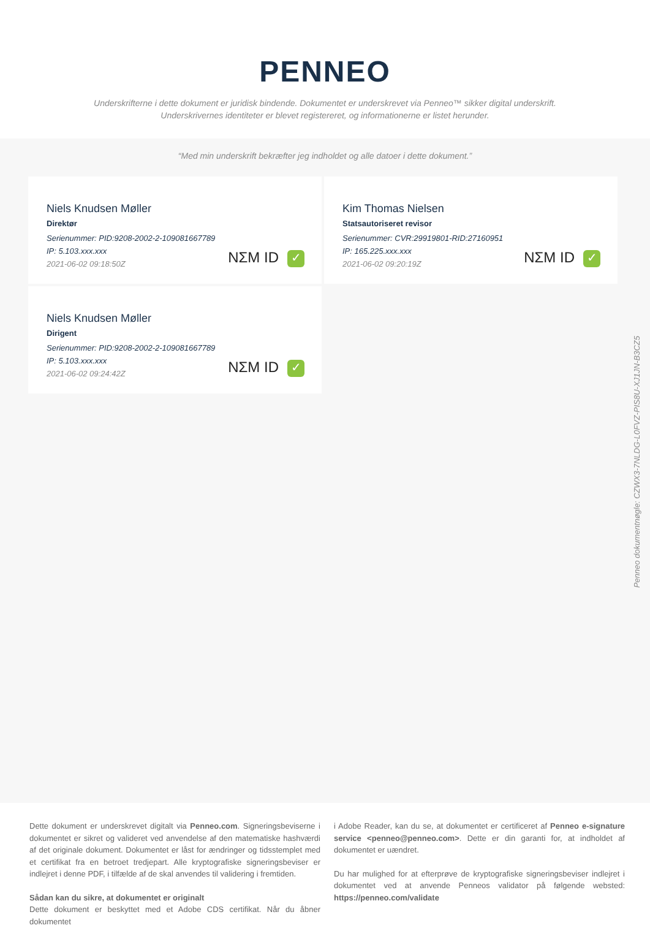PENNEO
Underskrifterne i dette dokument er juridisk bindende. Dokumentet er underskrevet via Penneo™ sikker digital underskrift.
Underskrivernes identiteter er blevet registereret, og informationerne er listet herunder.
“Med min underskrift bekræfter jeg indholdet og alle datoer i dette dokument.”
Niels Knudsen Møller
Direktør
Serienummer: PID:9208-2002-2-109081667789
IP: 5.103.xxx.xxx
2021-06-02 09:18:50Z
NΣM ID ✓
Kim Thomas Nielsen
Statsautoriseret revisor
Serienummer: CVR:29919801-RID:27160951
IP: 165.225.xxx.xxx
2021-06-02 09:20:19Z
NΣM ID ✓
Niels Knudsen Møller
Dirigent
Serienummer: PID:9208-2002-2-109081667789
IP: 5.103.xxx.xxx
2021-06-02 09:24:42Z
NΣM ID ✓
Penneo dokumentnøgle: CZWX3-7NLDG-L0FVZ-PIS8U-XJ1JN-B3CZ5
Dette dokument er underskrevet digitalt via Penneo.com. Signeringsbeviserne i dokumentet er sikret og valideret ved anvendelse af den matematiske hashværdi af det originale dokument. Dokumentet er låst for ændringer og tidsstemplet med et certifikat fra en betroet tredjepart. Alle kryptografiske signeringsbeviser er indlejret i denne PDF, i tilfælde af de skal anvendes til validering i fremtiden.
Sådan kan du sikre, at dokumentet er originalt
Dette dokument er beskyttet med et Adobe CDS certifikat. Når du åbner dokumentet
i Adobe Reader, kan du se, at dokumentet er certificeret af Penneo e-signature service <penneo@penneo.com>. Dette er din garanti for, at indholdet af dokumentet er uændret.
Du har mulighed for at efterprøve de kryptografiske signeringsbeviser indlejret i dokumentet ved at anvende Penneos validator på følgende websted: https://penneo.com/validate